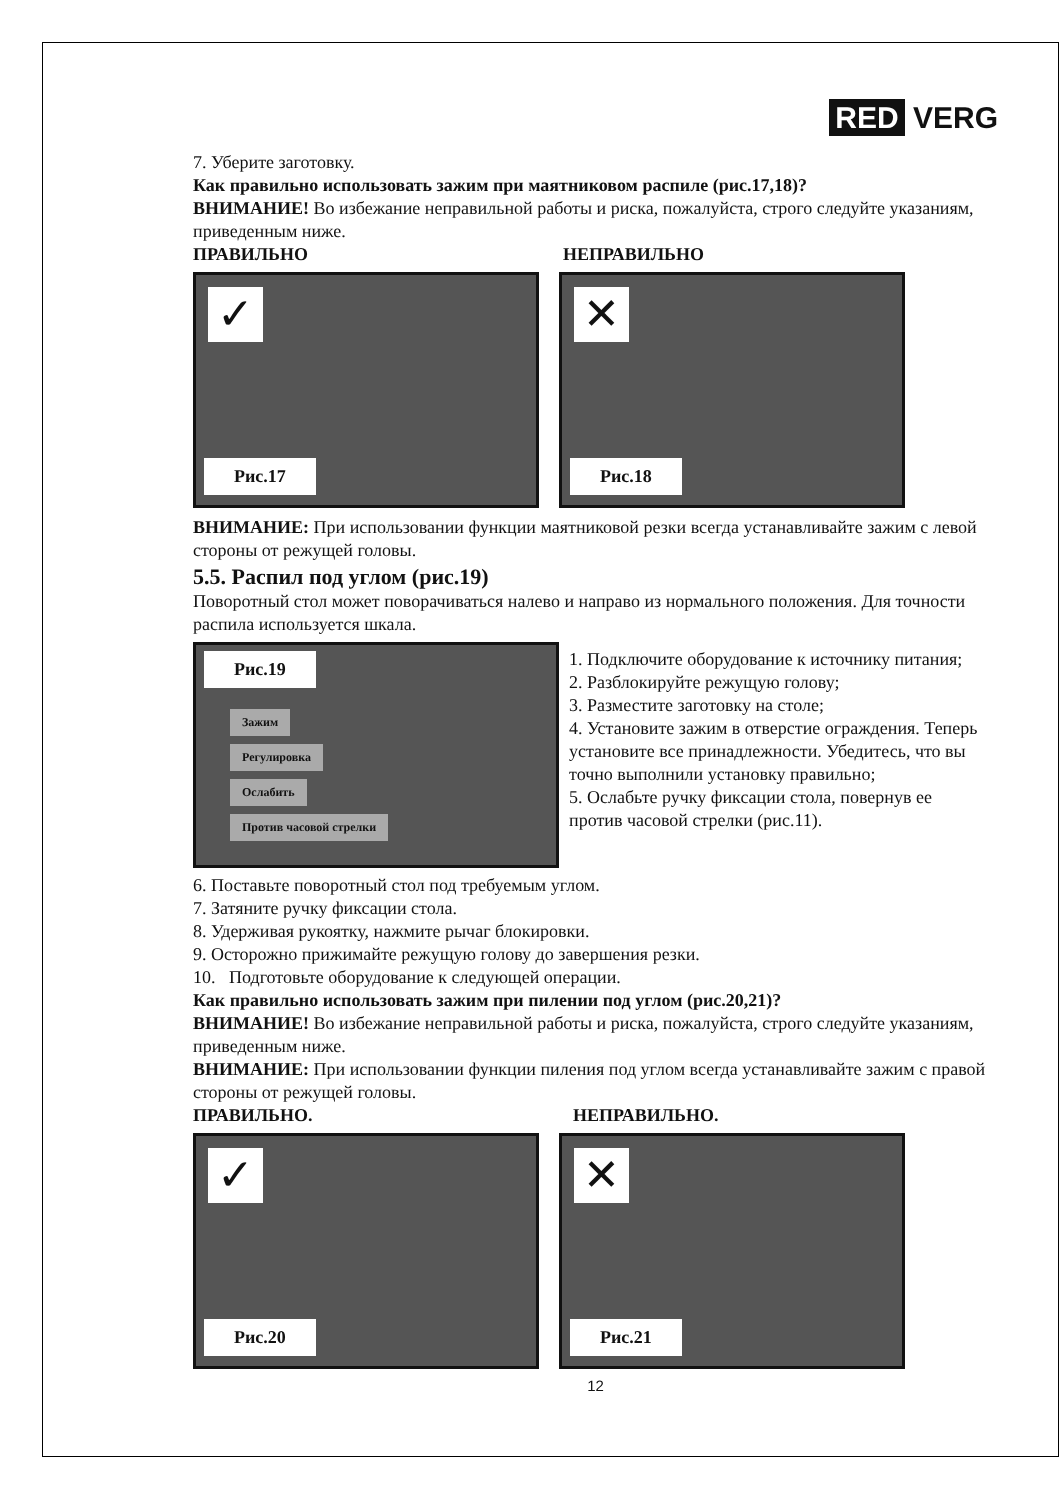RED VERG
7. Уберите заготовку.
Как правильно использовать зажим при маятниковом распиле (рис.17,18)?
ВНИМАНИЕ! Во избежание неправильной работы и риска, пожалуйста, строго следуйте указаниям, приведенным ниже.
ПРАВИЛЬНО НЕПРАВИЛЬНО
✓
Рис.17
✕
Рис.18
ВНИМАНИЕ: При использовании функции маятниковой резки всегда устанавливайте зажим с левой стороны от режущей головы.
5.5. Распил под углом (рис.19)
Поворотный стол может поворачиваться налево и направо из нормального положения. Для точности распила используется шкала.
Рис.19
Зажим
Регулировка
Ослабить
Против часовой стрелки
1. Подключите оборудование к источнику питания;
2. Разблокируйте режущую голову;
3. Разместите заготовку на столе;
4. Установите зажим в отверстие ограждения. Теперь установите все принадлежности. Убедитесь, что вы точно выполнили установку правильно;
5. Ослабьте ручку фиксации стола, повернув ее против часовой стрелки (рис.11).
6. Поставьте поворотный стол под требуемым углом.
7. Затяните ручку фиксации стола.
8. Удерживая рукоятку, нажмите рычаг блокировки.
9. Осторожно прижимайте режущую голову до завершения резки.
10. Подготовьте оборудование к следующей операции.
Как правильно использовать зажим при пилении под углом (рис.20,21)?
ВНИМАНИЕ! Во избежание неправильной работы и риска, пожалуйста, строго следуйте указаниям, приведенным ниже.
ВНИМАНИЕ: При использовании функции пиления под углом всегда устанавливайте зажим с правой стороны от режущей головы.
ПРАВИЛЬНО. НЕПРАВИЛЬНО.
✓
Рис.20
✕
Рис.21
12